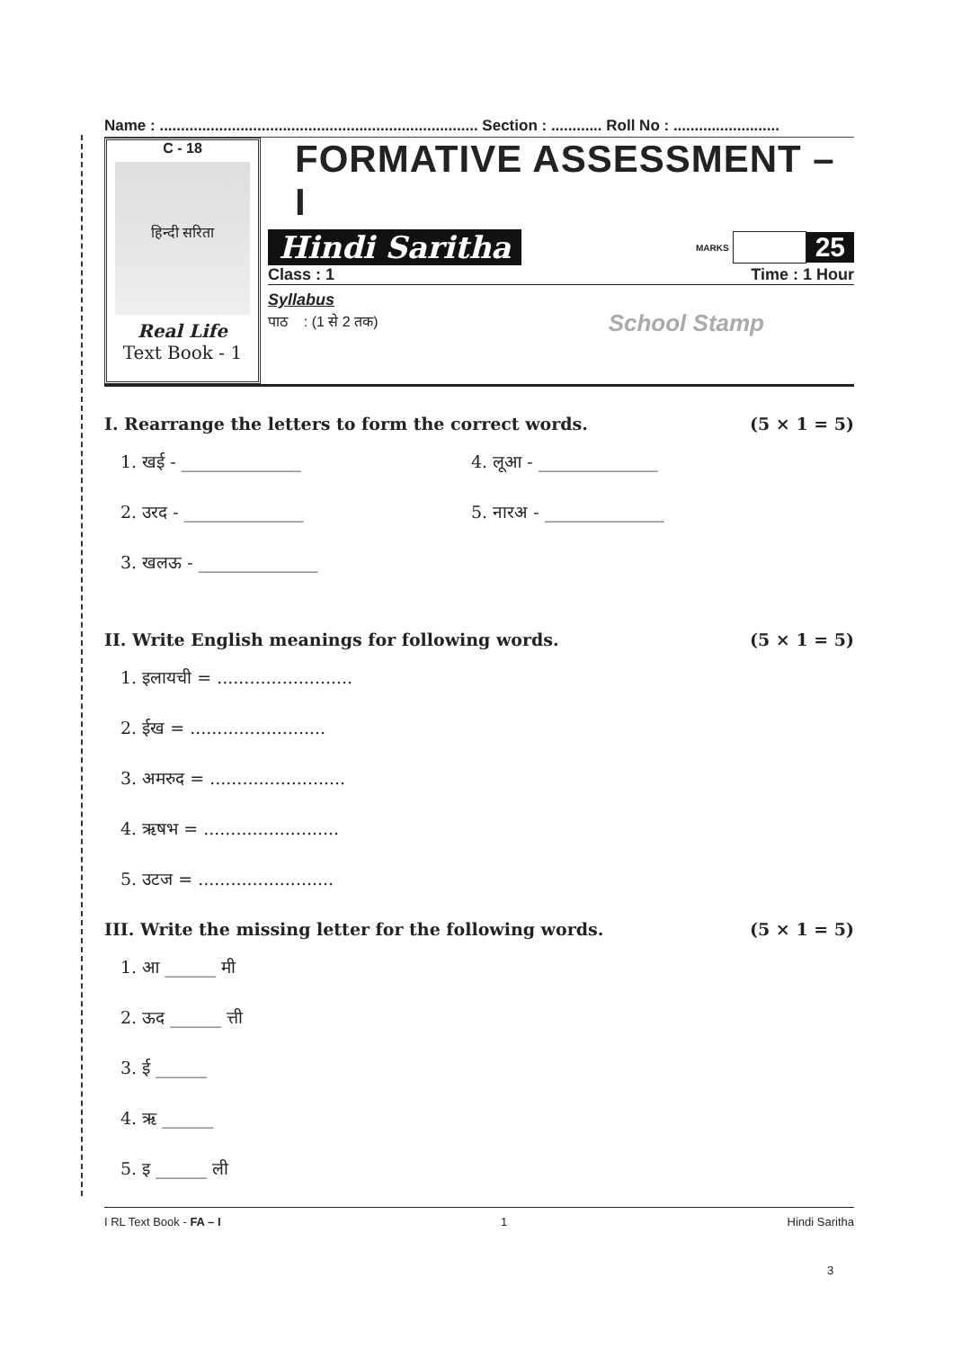Name : ........................................................................... Section : ............ Roll No : .........................
C - 18
हिन्दी सरिता
Real Life
Text Book - 1
FORMATIVE ASSESSMENT – I
Hindi Saritha MARKS 25
Class : 1 Time : 1 Hour
Syllabus
पाठ : (1 से 2 तक) School Stamp
I. Rearrange the letters to form the correct words. (5 × 1 = 5)
1. खई - ______________
2. उरद - ______________
3. खलऊ - ______________
4. लूआ - ______________
5. नारअ - ______________
II. Write English meanings for following words. (5 × 1 = 5)
1. इलायची = .........................
2. ईख = .........................
3. अमरुद = .........................
4. ऋषभ = .........................
5. उटज = .........................
III. Write the missing letter for the following words. (5 × 1 = 5)
1. आ ______ मी
2. ऊद ______ त्ती
3. ई ______
4. ऋ ______
5. इ ______ ली
I RL Text Book - FA – I 1 Hindi Saritha
3